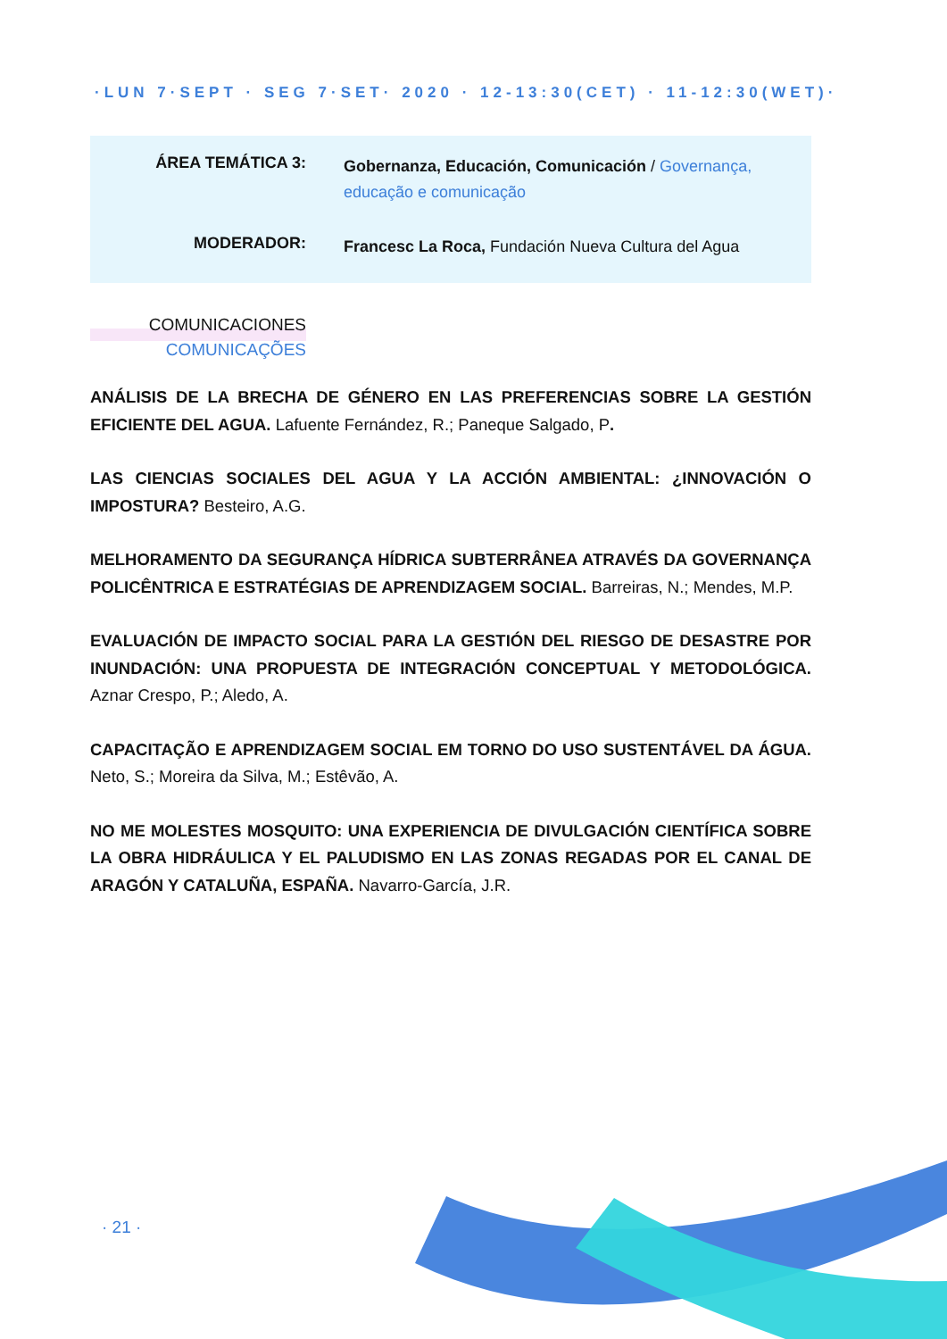·LUN 7·SEPT · SEG 7·SET· 2020 · 12-13:30(CET) · 11-12:30(WET)·
ÁREA TEMÁTICA 3:
Gobernanza, Educación, Comunicación / Governança, educação e comunicação
MODERADOR:
Francesc La Roca, Fundación Nueva Cultura del Agua
COMUNICACIONES
COMUNICAÇÕES
ANÁLISIS DE LA BRECHA DE GÉNERO EN LAS PREFERENCIAS SOBRE LA GESTIÓN EFICIENTE DEL AGUA. Lafuente Fernández, R.; Paneque Salgado, P.
LAS CIENCIAS SOCIALES DEL AGUA Y LA ACCIÓN AMBIENTAL: ¿INNOVACIÓN O IMPOSTURA? Besteiro, A.G.
MELHORAMENTO DA SEGURANÇA HÍDRICA SUBTERRÂNEA ATRAVÉS DA GOVERNANÇA POLICÊNTRICA E ESTRATÉGIAS DE APRENDIZAGEM SOCIAL. Barreiras, N.; Mendes, M.P.
EVALUACIÓN DE IMPACTO SOCIAL PARA LA GESTIÓN DEL RIESGO DE DESASTRE POR INUNDACIÓN: UNA PROPUESTA DE INTEGRACIÓN CONCEPTUAL Y METODOLÓGICA. Aznar Crespo, P.; Aledo, A.
CAPACITAÇÃO E APRENDIZAGEM SOCIAL EM TORNO DO USO SUSTENTÁVEL DA ÁGUA. Neto, S.; Moreira da Silva, M.; Estêvão, A.
NO ME MOLESTES MOSQUITO: UNA EXPERIENCIA DE DIVULGACIÓN CIENTÍFICA SOBRE LA OBRA HIDRÁULICA Y EL PALUDISMO EN LAS ZONAS REGADAS POR EL CANAL DE ARAGÓN Y CATALUÑA, ESPAÑA. Navarro-García, J.R.
· 21 ·